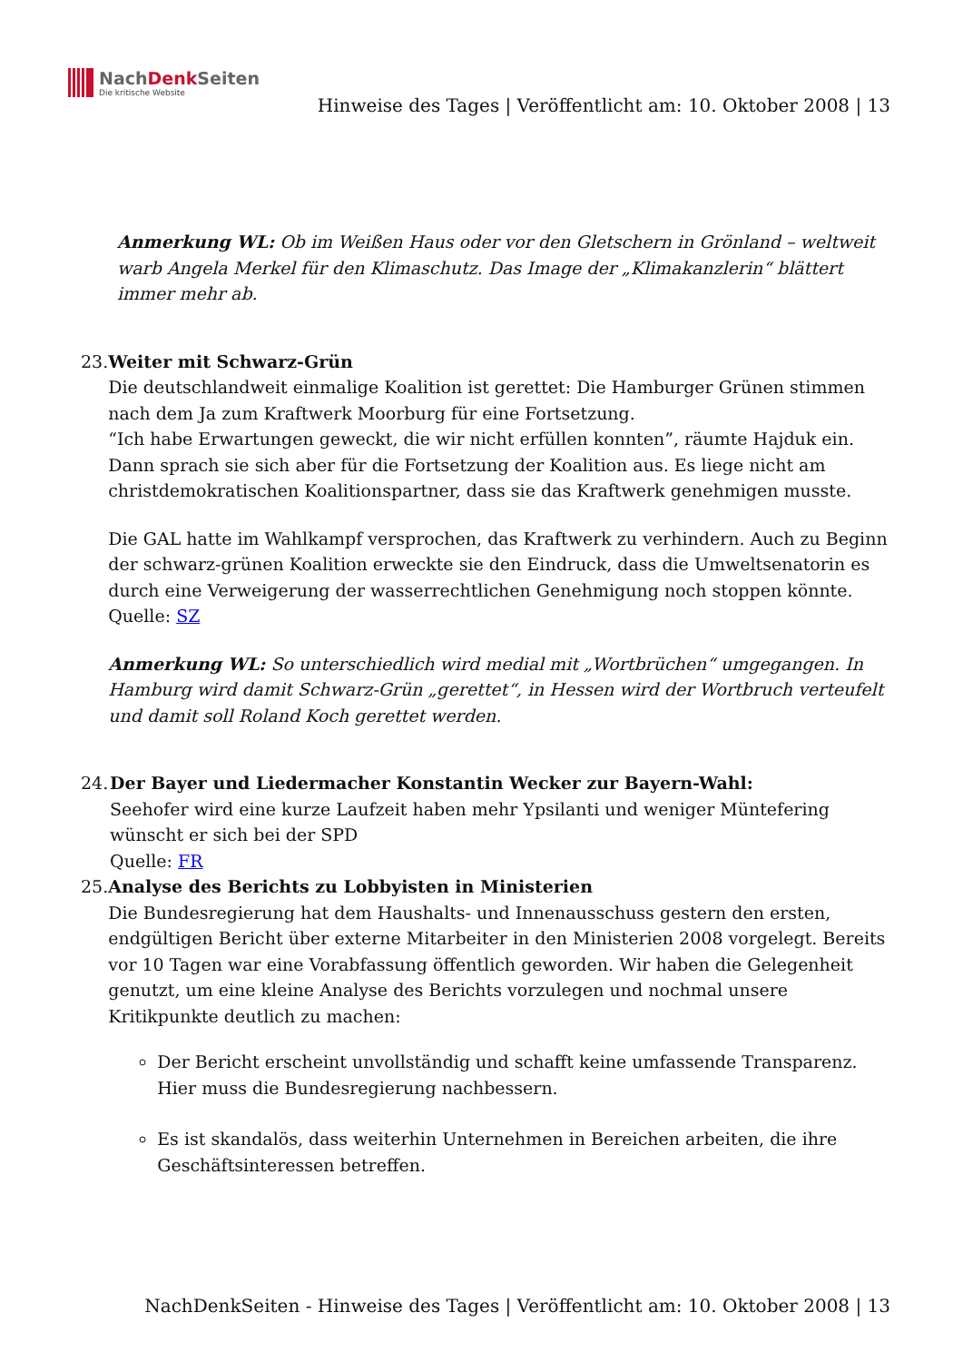NachDenk Seiten
Die kritische Website
Hinweise des Tages | Veröffentlicht am: 10. Oktober 2008 | 13
Anmerkung WL: Ob im Weißen Haus oder vor den Gletschern in Grönland – weltweit warb Angela Merkel für den Klimaschutz. Das Image der „Klimakanzlerin“ blättert immer mehr ab.
23. Weiter mit Schwarz-Grün
Die deutschlandweit einmalige Koalition ist gerettet: Die Hamburger Grünen stimmen nach dem Ja zum Kraftwerk Moorburg für eine Fortsetzung.
“Ich habe Erwartungen geweckt, die wir nicht erfüllen konnten”, räumte Hajduk ein. Dann sprach sie sich aber für die Fortsetzung der Koalition aus. Es liege nicht am christdemokratischen Koalitionspartner, dass sie das Kraftwerk genehmigen musste.
Die GAL hatte im Wahlkampf versprochen, das Kraftwerk zu verhindern. Auch zu Beginn der schwarz-grünen Koalition erweckte sie den Eindruck, dass die Umweltsenatorin es durch eine Verweigerung der wasserrechtlichen Genehmigung noch stoppen könnte.
Quelle: SZ
Anmerkung WL: So unterschiedlich wird medial mit „Wortbrüchen“ umgegangen. In Hamburg wird damit Schwarz-Grün „gerettet“, in Hessen wird der Wortbruch verteufelt und damit soll Roland Koch gerettet werden.
24. Der Bayer und Liedermacher Konstantin Wecker zur Bayern-Wahl:
Seehofer wird eine kurze Laufzeit haben mehr Ypsilanti und weniger Müntefering wünscht er sich bei der SPD
Quelle: FR
25. Analyse des Berichts zu Lobbyisten in Ministerien
Die Bundesregierung hat dem Haushalts- und Innenausschuss gestern den ersten, endgültigen Bericht über externe Mitarbeiter in den Ministerien 2008 vorgelegt. Bereits vor 10 Tagen war eine Vorabfassung öffentlich geworden. Wir haben die Gelegenheit genutzt, um eine kleine Analyse des Berichts vorzulegen und nochmal unsere Kritikpunkte deutlich zu machen:
Der Bericht erscheint unvollständig und schafft keine umfassende Transparenz. Hier muss die Bundesregierung nachbessern.
Es ist skandalös, dass weiterhin Unternehmen in Bereichen arbeiten, die ihre Geschäftsinteressen betreffen.
NachDenkSeiten - Hinweise des Tages | Veröffentlicht am: 10. Oktober 2008 | 13